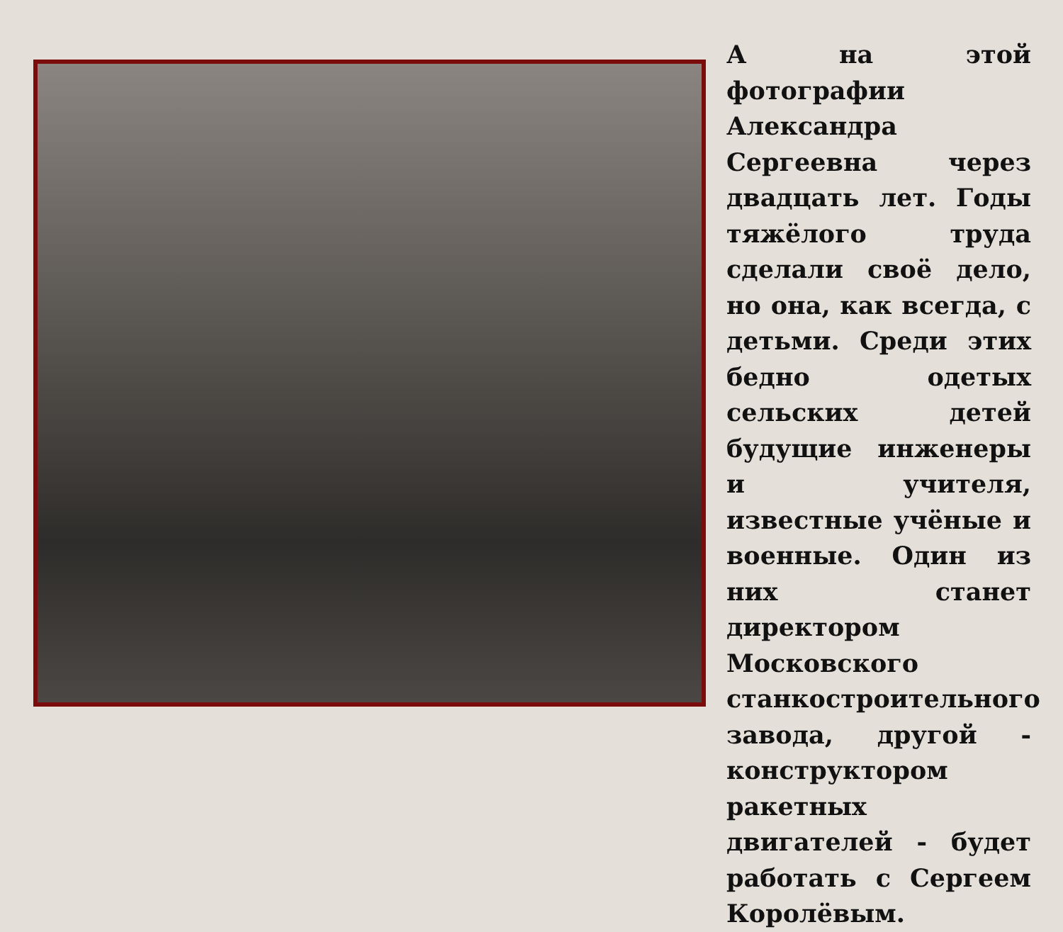А на этой фотографии Александра Сергеевна через двадцать лет. Годы тяжёлого труда сделали своё дело, но она, как всегда, с детьми. Среди этих бедно одетых сельских детей будущие инженеры и учителя, известные учёные и военные. Один из них станет директором Московского станкостроительного завода, другой - конструктором ракетных двигателей - будет работать с Сергеем Королёвым.